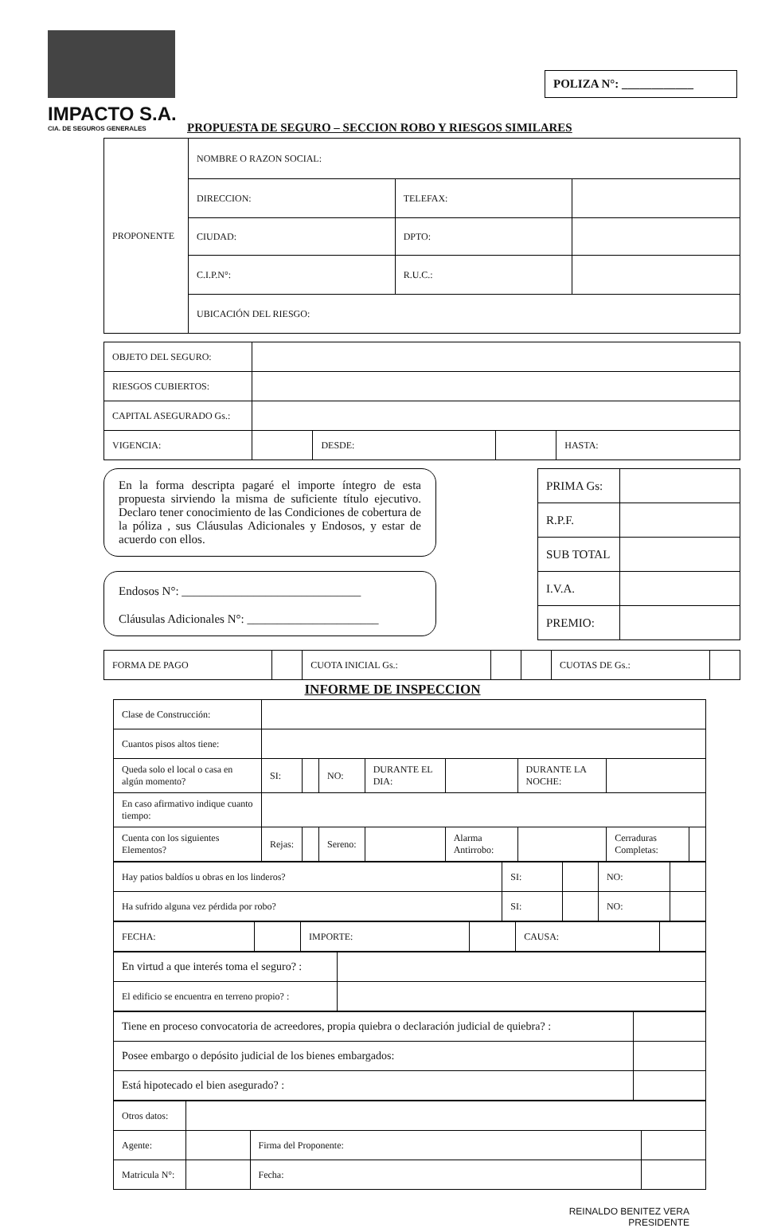IMPACTO S.A.
CIA. DE SEGUROS GENERALES
POLIZA N°: ____________
PROPUESTA DE SEGURO – SECCION ROBO Y RIESGOS SIMILARES
| PROPONENTE | NOMBRE O RAZON SOCIAL: | | |
| | DIRECCION: | TELEFAX: | |
| | CIUDAD: | DPTO: | |
| | C.I.P.N°: | R.U.C.: | |
| | UBICACIÓN DEL RIESGO: | | |
| OBJETO DEL SEGURO: | | | | |
| RIESGOS CUBIERTOS: | | | | |
| CAPITAL ASEGURADO Gs.: | | | | |
| VIGENCIA: | | DESDE: | | HASTA: |
En la forma descripta pagaré el importe íntegro de esta propuesta sirviendo la misma de suficiente título ejecutivo. Declaro tener conocimiento de las Condiciones de cobertura de la póliza , sus Cláusulas Adicionales y Endosos, y estar de acuerdo con ellos.
Endosos N°: ______________________________
Cláusulas Adicionales N°: ______________________
| PRIMA Gs: | |
| R.P.F. | |
| SUB TOTAL | |
| I.V.A. | |
| PREMIO: | |
| FORMA DE PAGO | | CUOTA INICIAL Gs.: | | | CUOTAS DE Gs.: | |
INFORME DE INSPECCION
| Clase de Construcción: | | | | | | | | |
| Cuantos pisos altos tiene: | | | | | | | | |
| Queda solo el local o casa en algún momento? | SI: | | NO: | DURANTE EL DIA: | | DURANTE LA NOCHE: | | |
| En caso afirmativo indique cuanto tiempo: | | | | | | | | |
| Cuenta con los siguientes Elementos? | Rejas: | | Sereno: | | Alarma Antirrobo: | | Cerraduras Completas: | |
| Hay patios baldíos u obras en los linderos? | SI: | | NO: | |
| Ha sufrido alguna vez pérdida por robo? | SI: | | NO: | |
| FECHA: | | IMPORTE: | | CAUSA: | |
| En virtud a que interés toma el seguro? : | |
| El edificio se encuentra en terreno propio? : | |
| Tiene en proceso convocatoria de acreedores, propia quiebra o declaración judicial de quiebra? : | |
| Posee embargo o depósito judicial de los bienes embargados: | |
| Está hipotecado el bien asegurado? : | |
| Otros datos: | | | |
| Agente: | | Firma del Proponente: | |
| Matricula N°: | | Fecha: | |
REINALDO BENITEZ VERA
PRESIDENTE